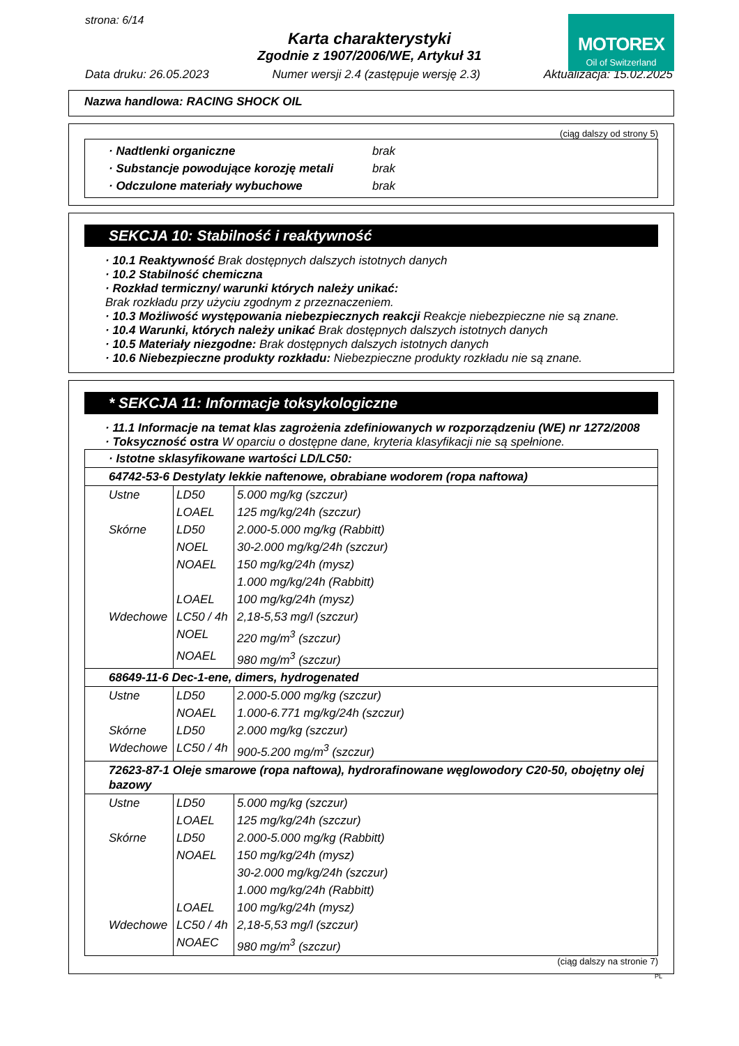MOTOREX
Oil of Switzerland
strona: 6/14
Karta charakterystyki
Zgodnie z 1907/2006/WE, Artykuł 31
Data druku: 26.05.2023 Numer wersji 2.4 (zastępuje wersję 2.3) Aktualizacja: 15.02.2025
Nazwa handlowa: RACING SHOCK OIL
(ciąg dalszy od strony 5)
| · Nadtlenki organiczne | brak |
| · Substancje powodujące korozję metali | brak |
| · Odczulone materiały wybuchowe | brak |
SEKCJA 10: Stabilność i reaktywność
· 10.1 Reaktywność Brak dostępnych dalszych istotnych danych
· 10.2 Stabilność chemiczna
· Rozkład termiczny/ warunki których należy unikać:
Brak rozkładu przy użyciu zgodnym z przeznaczeniem.
· 10.3 Możliwość występowania niebezpiecznych reakcji Reakcje niebezpieczne nie są znane.
· 10.4 Warunki, których należy unikać Brak dostępnych dalszych istotnych danych
· 10.5 Materiały niezgodne: Brak dostępnych dalszych istotnych danych
· 10.6 Niebezpieczne produkty rozkładu: Niebezpieczne produkty rozkładu nie są znane.
* SEKCJA 11: Informacje toksykologiczne
· 11.1 Informacje na temat klas zagrożenia zdefiniowanych w rozporządzeniu (WE) nr 1272/2008
· Toksyczność ostra W oparciu o dostępne dane, kryteria klasyfikacji nie są spełnione.
| · Istotne sklasyfikowane wartości LD/LC50: | | |
| 64742-53-6 Destylaty lekkie naftenowe, obrabiane wodorem (ropa naftowa) | | |
| Ustne | LD50 | 5.000 mg/kg (szczur) |
| | LOAEL | 125 mg/kg/24h (szczur) |
| Skórne | LD50 | 2.000-5.000 mg/kg (Rabbitt) |
| | NOEL | 30-2.000 mg/kg/24h (szczur) |
| | NOAEL | 150 mg/kg/24h (mysz) |
| | | 1.000 mg/kg/24h (Rabbitt) |
| | LOAEL | 100 mg/kg/24h (mysz) |
| Wdechowe | LC50 / 4h | 2,18-5,53 mg/l (szczur) |
| | NOEL | 220 mg/m<sup>3</sup> (szczur) |
| | NOAEL | 980 mg/m<sup>3</sup> (szczur) |
| 68649-11-6 Dec-1-ene, dimers, hydrogenated | | |
| Ustne | LD50 | 2.000-5.000 mg/kg (szczur) |
| | NOAEL | 1.000-6.771 mg/kg/24h (szczur) |
| Skórne | LD50 | 2.000 mg/kg (szczur) |
| Wdechowe | LC50 / 4h | 900-5.200 mg/m<sup>3</sup> (szczur) |
| 72623-87-1 Oleje smarowe (ropa naftowa), hydrorafinowane węglowodory C20-50, obojętny olej bazowy | | |
| Ustne | LD50 | 5.000 mg/kg (szczur) |
| | LOAEL | 125 mg/kg/24h (szczur) |
| Skórne | LD50 | 2.000-5.000 mg/kg (Rabbitt) |
| | NOAEL | 150 mg/kg/24h (mysz) |
| | | 30-2.000 mg/kg/24h (szczur) |
| | | 1.000 mg/kg/24h (Rabbitt) |
| | LOAEL | 100 mg/kg/24h (mysz) |
| Wdechowe | LC50 / 4h | 2,18-5,53 mg/l (szczur) |
| | NOAEC | 980 mg/m<sup>3</sup> (szczur) |
(ciąg dalszy na stronie 7)
PL